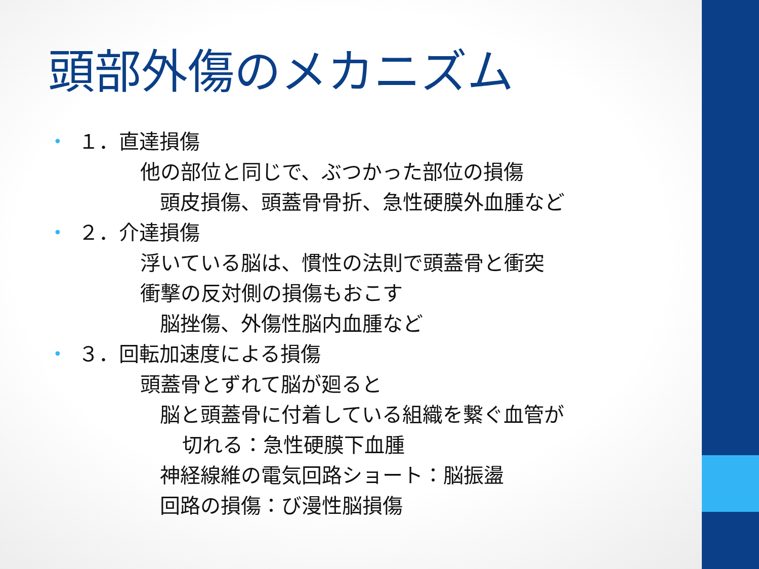頭部外傷のメカニズム
• １．直達損傷
他の部位と同じで、ぶつかった部位の損傷
頭皮損傷、頭蓋骨骨折、急性硬膜外血腫など
• ２．介達損傷
浮いている脳は、慣性の法則で頭蓋骨と衝突
衝撃の反対側の損傷もおこす
脳挫傷、外傷性脳内血腫など
• ３．回転加速度による損傷
頭蓋骨とずれて脳が廻ると
脳と頭蓋骨に付着している組織を繋ぐ血管が
切れる：急性硬膜下血腫
神経線維の電気回路ショート：脳振盪
回路の損傷：び漫性脳損傷